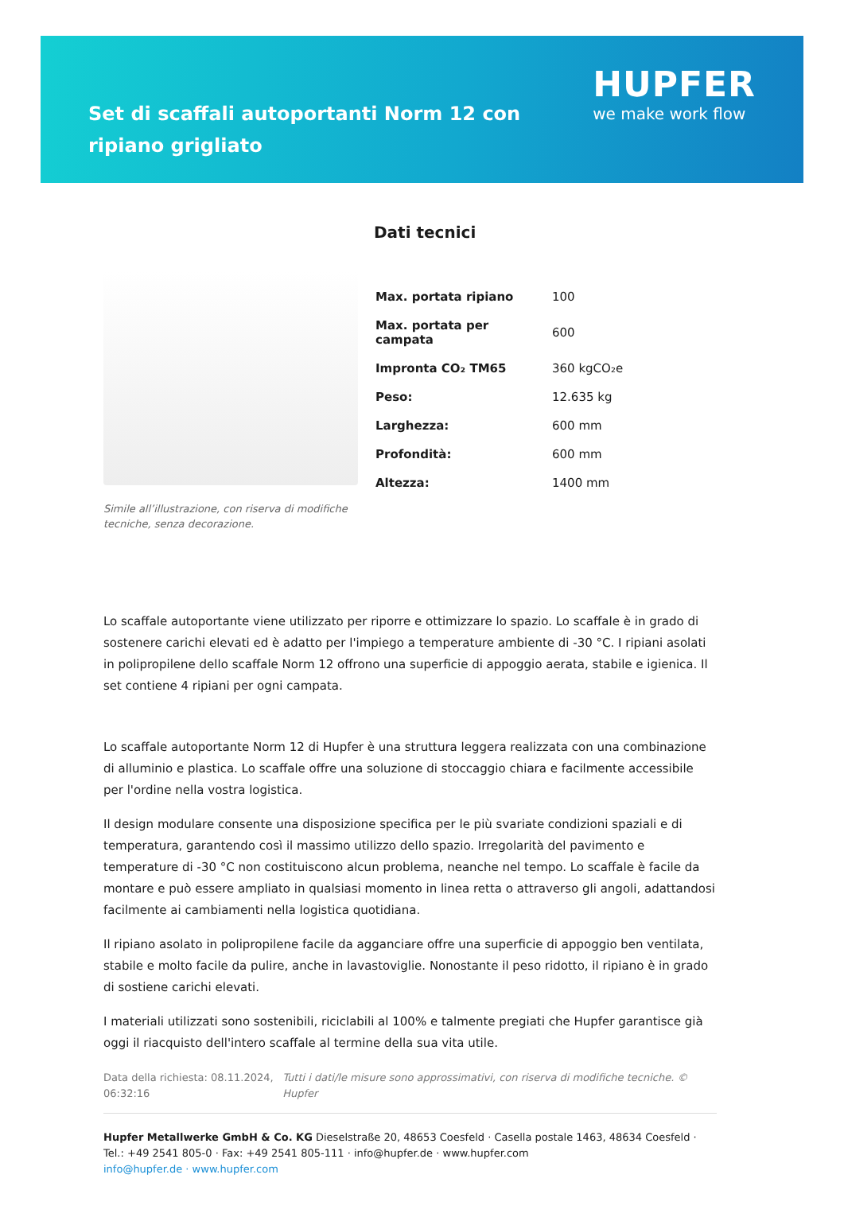Set di scaffali autoportanti Norm 12 con ripiano grigliato
HUPFER
we make work flow
Simile all’illustrazione, con riserva di modifiche tecniche, senza decorazione.
Dati tecnici
| Max. portata ripiano | 100 |
| Max. portata per campata | 600 |
| Impronta CO₂ TM65 | 360 kgCO₂e |
| Peso: | 12.635 kg |
| Larghezza: | 600 mm |
| Profondità: | 600 mm |
| Altezza: | 1400 mm |
Lo scaffale autoportante viene utilizzato per riporre e ottimizzare lo spazio. Lo scaffale è in grado di sostenere carichi elevati ed è adatto per l'impiego a temperature ambiente di -30 °C. I ripiani asolati in polipropilene dello scaffale Norm 12 offrono una superficie di appoggio aerata, stabile e igienica. Il set contiene 4 ripiani per ogni campata.
Lo scaffale autoportante Norm 12 di Hupfer è una struttura leggera realizzata con una combinazione di alluminio e plastica. Lo scaffale offre una soluzione di stoccaggio chiara e facilmente accessibile per l'ordine nella vostra logistica.
Il design modulare consente una disposizione specifica per le più svariate condizioni spaziali e di temperatura, garantendo così il massimo utilizzo dello spazio. Irregolarità del pavimento e temperature di -30 °C non costituiscono alcun problema, neanche nel tempo. Lo scaffale è facile da montare e può essere ampliato in qualsiasi momento in linea retta o attraverso gli angoli, adattandosi facilmente ai cambiamenti nella logistica quotidiana.
Il ripiano asolato in polipropilene facile da agganciare offre una superficie di appoggio ben ventilata, stabile e molto facile da pulire, anche in lavastoviglie. Nonostante il peso ridotto, il ripiano è in grado di sostiene carichi elevati.
I materiali utilizzati sono sostenibili, riciclabili al 100% e talmente pregiati che Hupfer garantisce già oggi il riacquisto dell'intero scaffale al termine della sua vita utile.
Data della richiesta: 08.11.2024, 06:32:16
Tutti i dati/le misure sono approssimativi, con riserva di modifiche tecniche. © Hupfer
Hupfer Metallwerke GmbH & Co. KG Dieselstraße 20, 48653 Coesfeld · Casella postale 1463, 48634 Coesfeld · Tel.: +49 2541 805-0 · Fax: +49 2541 805-111 · info@hupfer.de · www.hupfer.com
info@hupfer.de · www.hupfer.com